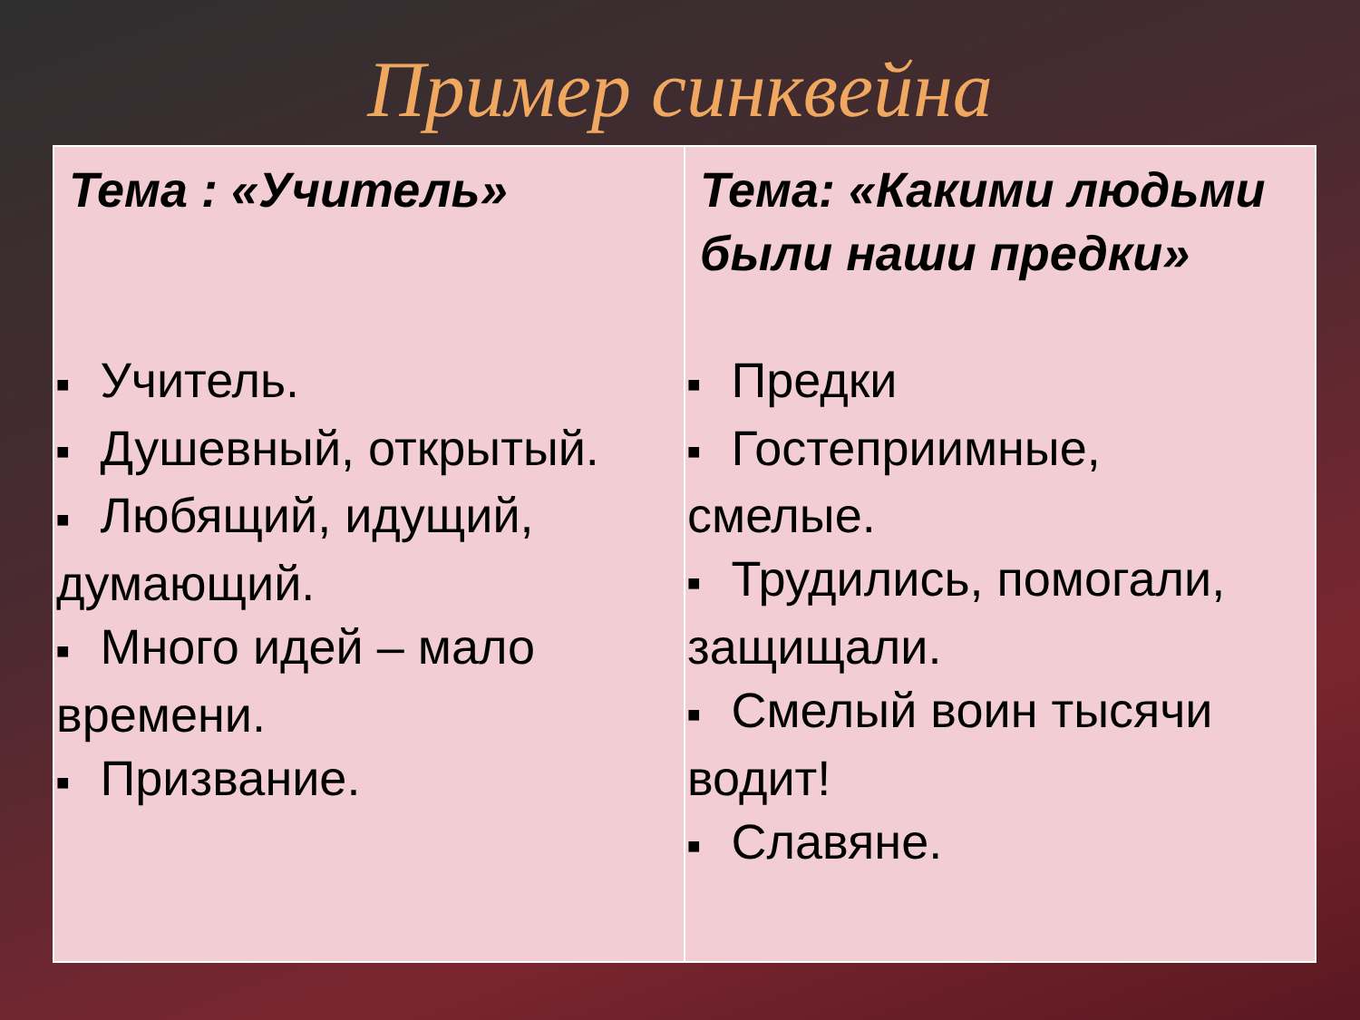Пример синквейна
| Тема : «Учитель» ■ Учитель. ■ Душевный, открытый. ■ Любящий, идущий, думающий. ■ Много идей – мало времени. ■ Призвание. | Тема: «Какими людьми были наши предки» ■ Предки ■ Гостеприимные, смелые. ■ Трудились, помогали, защищали. ■ Смелый воин тысячи водит! ■ Славяне. |